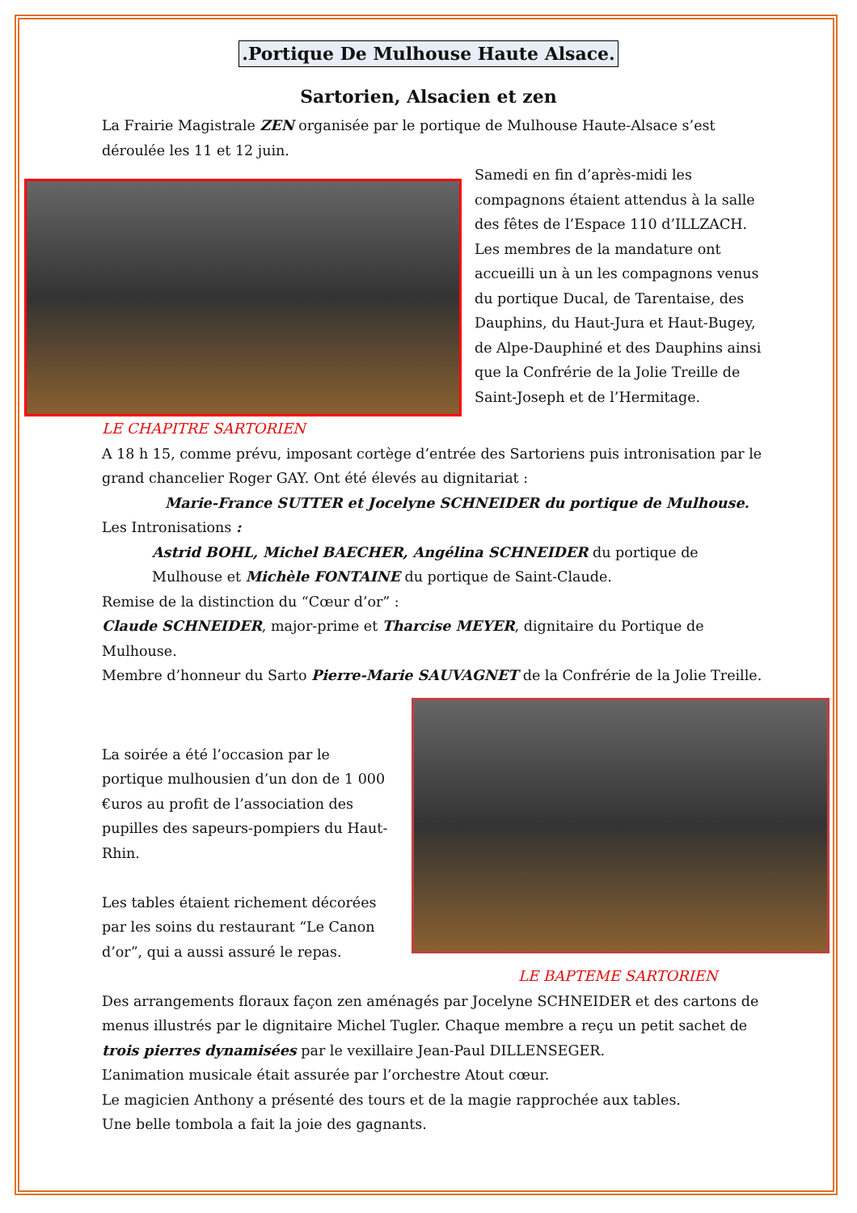.Portique De Mulhouse Haute Alsace.
Sartorien, Alsacien et zen
La Frairie Magistrale ZEN organisée par le portique de Mulhouse Haute-Alsace s’est déroulée les 11 et 12 juin.
Samedi en fin d’après-midi les compagnons étaient attendus à la salle des fêtes de l’Espace 110 d’ILLZACH. Les membres de la mandature ont accueilli un à un les compagnons venus du portique Ducal, de Tarentaise, des Dauphins, du Haut-Jura et Haut-Bugey, de Alpe-Dauphiné et des Dauphins ainsi que la Confrérie de la Jolie Treille de Saint-Joseph et de l’Hermitage.
LE CHAPITRE SARTORIEN
A 18 h 15, comme prévu, imposant cortège d’entrée des Sartoriens puis intronisation par le grand chancelier Roger GAY. Ont été élevés au dignitariat :
Marie-France SUTTER et Jocelyne SCHNEIDER du portique de Mulhouse.
Les Intronisations :
Astrid BOHL, Michel BAECHER, Angélina SCHNEIDER du portique de Mulhouse et Michèle FONTAINE du portique de Saint-Claude.
Remise de la distinction du “Cœur d’or” :
Claude SCHNEIDER, major-prime et Tharcise MEYER, dignitaire du Portique de Mulhouse.
Membre d’honneur du Sarto Pierre-Marie SAUVAGNET de la Confrérie de la Jolie Treille.
La soirée a été l’occasion par le portique mulhousien d’un don de 1 000 €uros au profit de l’association des pupilles des sapeurs-pompiers du Haut-Rhin.
Les tables étaient richement décorées par les soins du restaurant “Le Canon d’or”, qui a aussi assuré le repas.
LE BAPTEME SARTORIEN
Des arrangements floraux façon zen aménagés par Jocelyne SCHNEIDER et des cartons de menus illustrés par le dignitaire Michel Tugler. Chaque membre a reçu un petit sachet de trois pierres dynamisées par le vexillaire Jean-Paul DILLENSEGER.
L’animation musicale était assurée par l’orchestre Atout cœur.
Le magicien Anthony a présenté des tours et de la magie rapprochée aux tables.
Une belle tombola a fait la joie des gagnants.